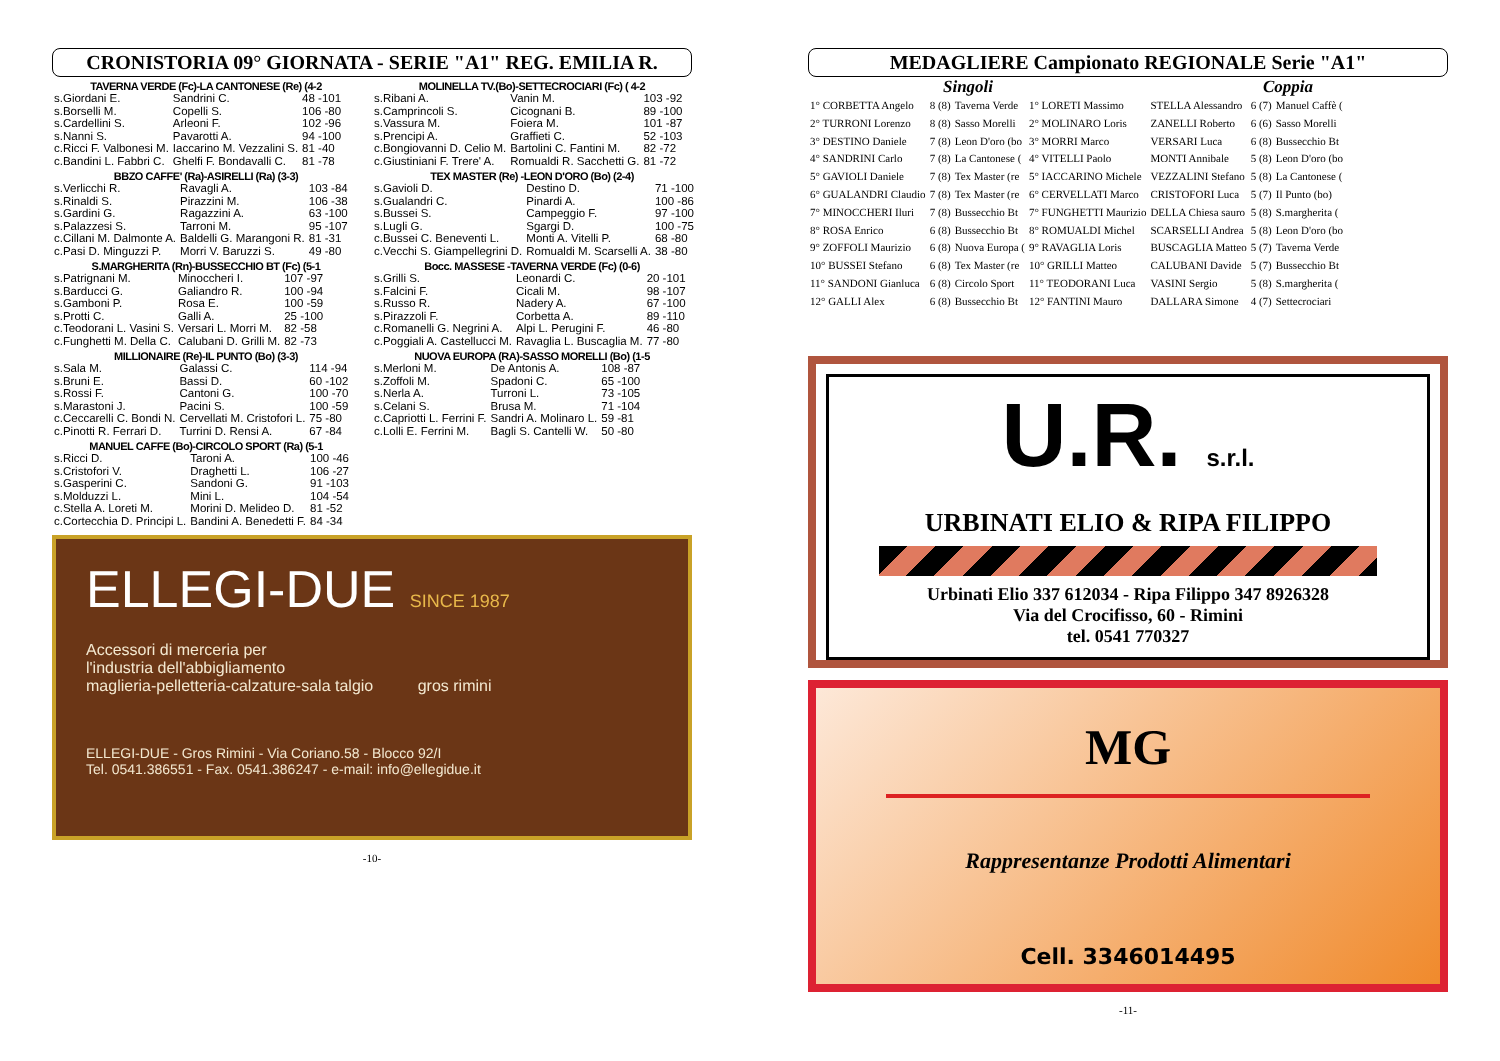CRONISTORIA 09° GIORNATA - SERIE "A1" REG. EMILIA R.
TAVERNA VERDE (Fc)-LA CANTONESE (Re) (4-2
| s.Giordani E. | Sandrini C. | 48 -101 |
| s.Borselli M. | Copelli S. | 106 -80 |
| s.Cardellini S. | Arleoni F. | 102 -96 |
| s.Nanni S. | Pavarotti A. | 94 -100 |
| c.Ricci F. Valbonesi M. | Iaccarino M. Vezzalini S. | 81 -40 |
| c.Bandini L. Fabbri C. | Ghelfi F. Bondavalli C. | 81 -78 |
BBZO CAFFE' (Ra)-ASIRELLI (Ra) (3-3)
| s.Verlicchi R. | Ravagli A. | 103 -84 |
| s.Rinaldi S. | Pirazzini M. | 106 -38 |
| s.Gardini G. | Ragazzini A. | 63 -100 |
| s.Palazzesi S. | Tarroni M. | 95 -107 |
| c.Cillani M. Dalmonte A. | Baldelli G. Marangoni R. | 81 -31 |
| c.Pasi D. Minguzzi P. | Morri V. Baruzzi S. | 49 -80 |
S.MARGHERITA (Rn)-BUSSECCHIO BT (Fc) (5-1
| s.Patrignani M. | Minoccheri I. | 107 -97 |
| s.Barducci G. | Galiandro R. | 100 -94 |
| s.Gamboni P. | Rosa E. | 100 -59 |
| s.Protti C. | Galli A. | 25 -100 |
| c.Teodorani L. Vasini S. | Versari L. Morri M. | 82 -58 |
| c.Funghetti M. Della C. | Calubani D. Grilli M. | 82 -73 |
MILLIONAIRE (Re)-IL PUNTO (Bo) (3-3)
| s.Sala M. | Galassi C. | 114 -94 |
| s.Bruni E. | Bassi D. | 60 -102 |
| s.Rossi F. | Cantoni G. | 100 -70 |
| s.Marastoni J. | Pacini S. | 100 -59 |
| c.Ceccarelli C. Bondi N. | Cervellati M. Cristofori L. | 75 -80 |
| c.Pinotti R. Ferrari D. | Turrini D. Rensi A. | 67 -84 |
MANUEL CAFFE (Bo)-CIRCOLO SPORT (Ra) (5-1
| s.Ricci D. | Taroni A. | 100 -46 |
| s.Cristofori V. | Draghetti L. | 106 -27 |
| s.Gasperini C. | Sandoni G. | 91 -103 |
| s.Molduzzi L. | Mini L. | 104 -54 |
| c.Stella A. Loreti M. | Morini D. Melideo D. | 81 -52 |
| c.Cortecchia D. Principi L. | Bandini A. Benedetti F. | 84 -34 |
MOLINELLA TV.(Bo)-SETTECROCIARI (Fc) ( 4-2
| s.Ribani A. | Vanin M. | 103 -92 |
| s.Camprincoli S. | Cicognani B. | 89 -100 |
| s.Vassura M. | Foiera M. | 101 -87 |
| s.Prencipi A. | Graffieti C. | 52 -103 |
| c.Bongiovanni D. Celio M. | Bartolini C. Fantini M. | 82 -72 |
| c.Giustiniani F. Trere' A. | Romualdi R. Sacchetti G. | 81 -72 |
TEX MASTER (Re) -LEON D'ORO (Bo) (2-4)
| s.Gavioli D. | Destino D. | 71 -100 |
| s.Gualandri C. | Pinardi A. | 100 -86 |
| s.Bussei S. | Campeggio F. | 97 -100 |
| s.Lugli G. | Sgargi D. | 100 -75 |
| c.Bussei C. Beneventi L. | Monti A. Vitelli P. | 68 -80 |
| c.Vecchi S. Giampellegrini D. | Romualdi M. Scarselli A. | 38 -80 |
Bocc. MASSESE -TAVERNA VERDE (Fc) (0-6)
| s.Grilli S. | Leonardi C. | 20 -101 |
| s.Falcini F. | Cicali M. | 98 -107 |
| s.Russo R. | Nadery A. | 67 -100 |
| s.Pirazzoli F. | Corbetta A. | 89 -110 |
| c.Romanelli G. Negrini A. | Alpi L. Perugini F. | 46 -80 |
| c.Poggiali A. Castellucci M. | Ravaglia L. Buscaglia M. | 77 -80 |
NUOVA EUROPA (RA)-SASSO MORELLI (Bo) (1-5
| s.Merloni M. | De Antonis A. | 108 -87 |
| s.Zoffoli M. | Spadoni C. | 65 -100 |
| s.Nerla A. | Turroni L. | 73 -105 |
| s.Celani S. | Brusa M. | 71 -104 |
| c.Capriotti L. Ferrini F. | Sandri A. Molinaro L. | 59 -81 |
| c.Lolli E. Ferrini M. | Bagli S. Cantelli W. | 50 -80 |
ELLEGI-DUE SINCE 1987
Accessori di merceria per
l'industria dell'abbigliamento
maglieria-pelletteria-calzature-sala talgio gros rimini
ELLEGI-DUE - Gros Rimini - Via Coriano.58 - Blocco 92/I
Tel. 0541.386551 - Fax. 0541.386247 - e-mail: info@ellegidue.it
-10-
MEDAGLIERE Campionato REGIONALE Serie "A1"
Singoli Coppia
| 1° CORBETTA Angelo | 8 (8) | Taverna Verde | 1° LORETI Massimo | STELLA Alessandro | 6 (7) | Manuel Caffè ( |
| 2° TURRONI Lorenzo | 8 (8) | Sasso Morelli | 2° MOLINARO Loris | ZANELLI Roberto | 6 (6) | Sasso Morelli |
| 3° DESTINO Daniele | 7 (8) | Leon D'oro (bo | 3° MORRI Marco | VERSARI Luca | 6 (8) | Bussecchio Bt |
| 4° SANDRINI Carlo | 7 (8) | La Cantonese ( | 4° VITELLI Paolo | MONTI Annibale | 5 (8) | Leon D'oro (bo |
| 5° GAVIOLI Daniele | 7 (8) | Tex Master (re | 5° IACCARINO Michele | VEZZALINI Stefano | 5 (8) | La Cantonese ( |
| 6° GUALANDRI Claudio | 7 (8) | Tex Master (re | 6° CERVELLATI Marco | CRISTOFORI Luca | 5 (7) | Il Punto (bo) |
| 7° MINOCCHERI Iluri | 7 (8) | Bussecchio Bt | 7° FUNGHETTI Maurizio | DELLA Chiesa sauro | 5 (8) | S.margherita ( |
| 8° ROSA Enrico | 6 (8) | Bussecchio Bt | 8° ROMUALDI Michel | SCARSELLI Andrea | 5 (8) | Leon D'oro (bo |
| 9° ZOFFOLI Maurizio | 6 (8) | Nuova Europa ( | 9° RAVAGLIA Loris | BUSCAGLIA Matteo | 5 (7) | Taverna Verde |
| 10° BUSSEI Stefano | 6 (8) | Tex Master (re | 10° GRILLI Matteo | CALUBANI Davide | 5 (7) | Bussecchio Bt |
| 11° SANDONI Gianluca | 6 (8) | Circolo Sport | 11° TEODORANI Luca | VASINI Sergio | 5 (8) | S.margherita ( |
| 12° GALLI Alex | 6 (8) | Bussecchio Bt | 12° FANTINI Mauro | DALLARA Simone | 4 (7) | Settecrociari |
U.R. s.r.l.
URBINATI ELIO & RIPA FILIPPO
Urbinati Elio 337 612034 - Ripa Filippo 347 8926328
Via del Crocifisso, 60 - Rimini
tel. 0541 770327
MG
Rappresentanze Prodotti Alimentari
Cell. 3346014495
-11-